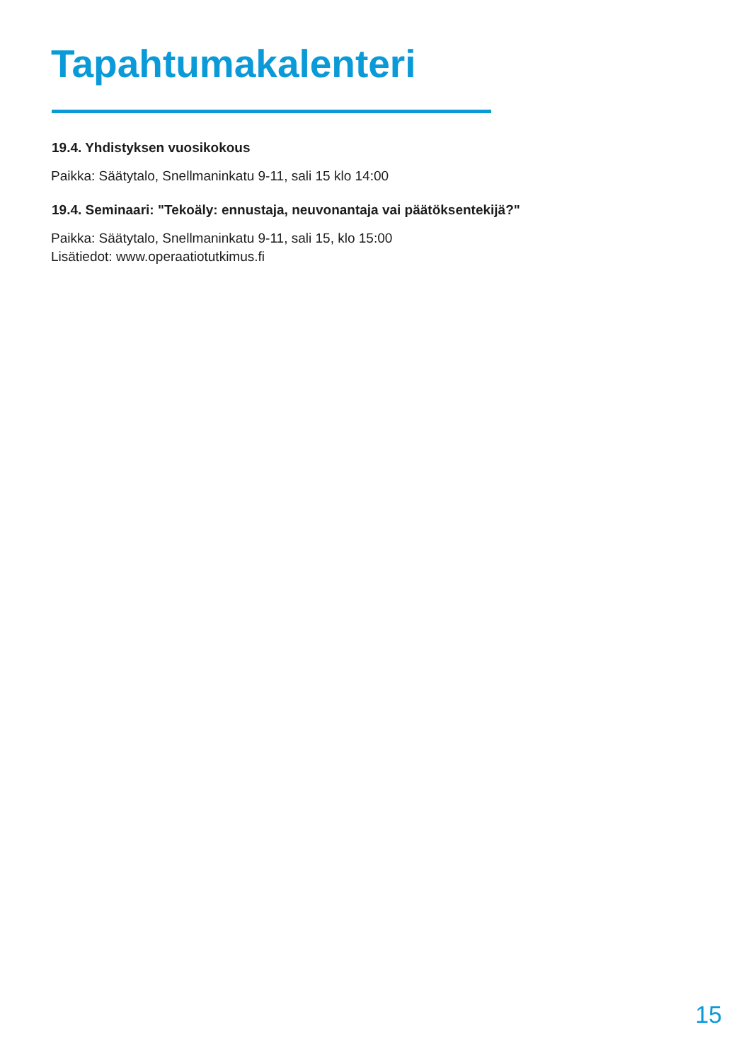Tapahtumakalenteri
19.4. Yhdistyksen vuosikokous
Paikka: Säätytalo, Snellmaninkatu 9-11, sali 15 klo 14:00
19.4. Seminaari: "Tekoäly: ennustaja, neuvonantaja vai päätöksentekijä?"
Paikka: Säätytalo, Snellmaninkatu 9-11, sali 15, klo 15:00
Lisätiedot: www.operaatiotutkimus.fi
15